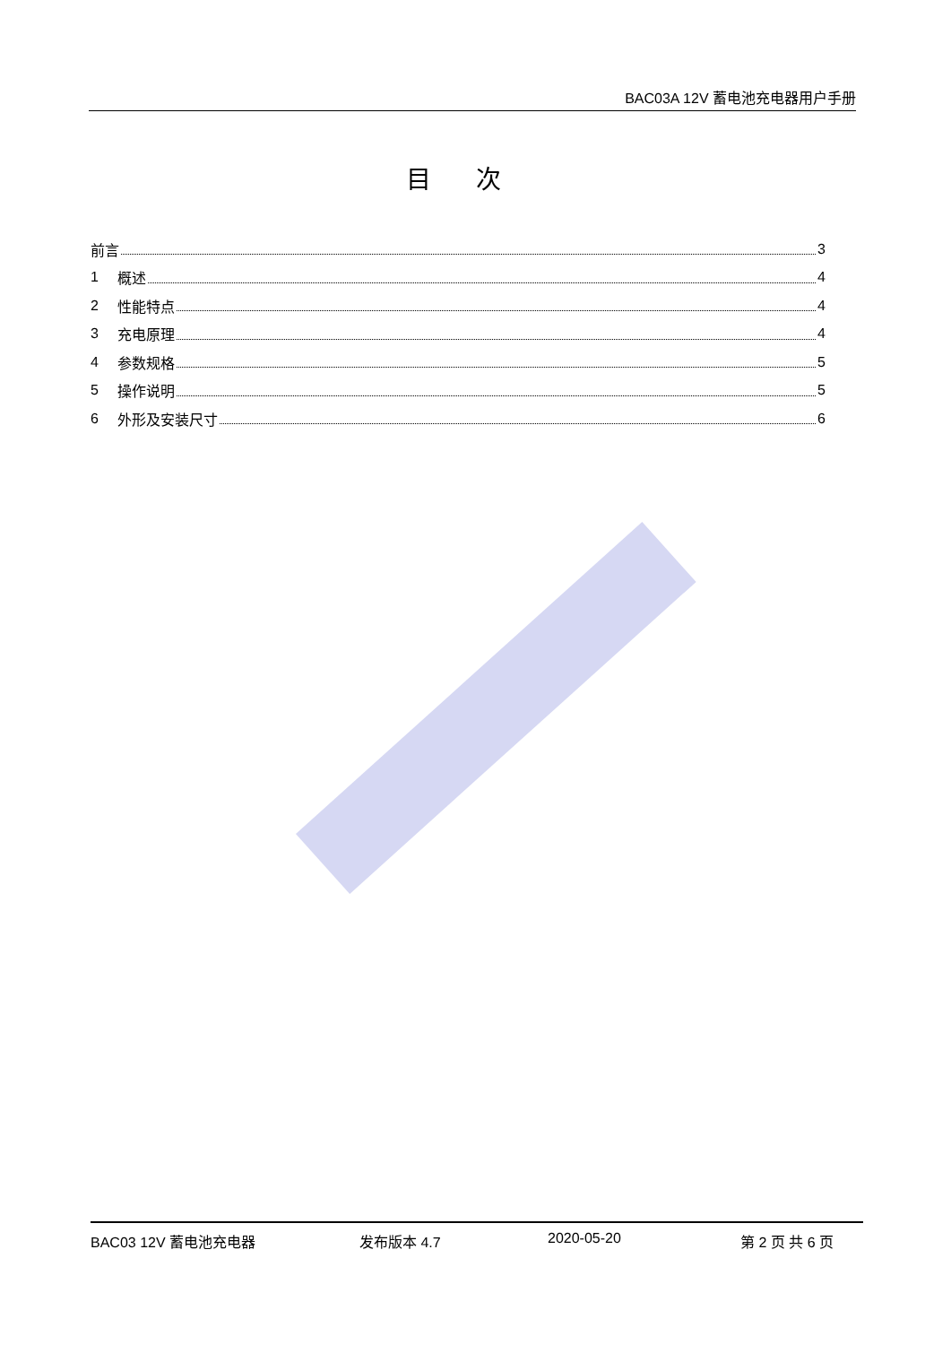BAC03A 12V 蓄电池充电器用户手册
目次
前言 3
1 概述 4
2 性能特点 4
3 充电原理 4
4 参数规格 5
5 操作说明 5
6 外形及安装尺寸 6
BAC03 12V 蓄电池充电器 发布版本 4.7 2020-05-20 第 2 页 共 6 页